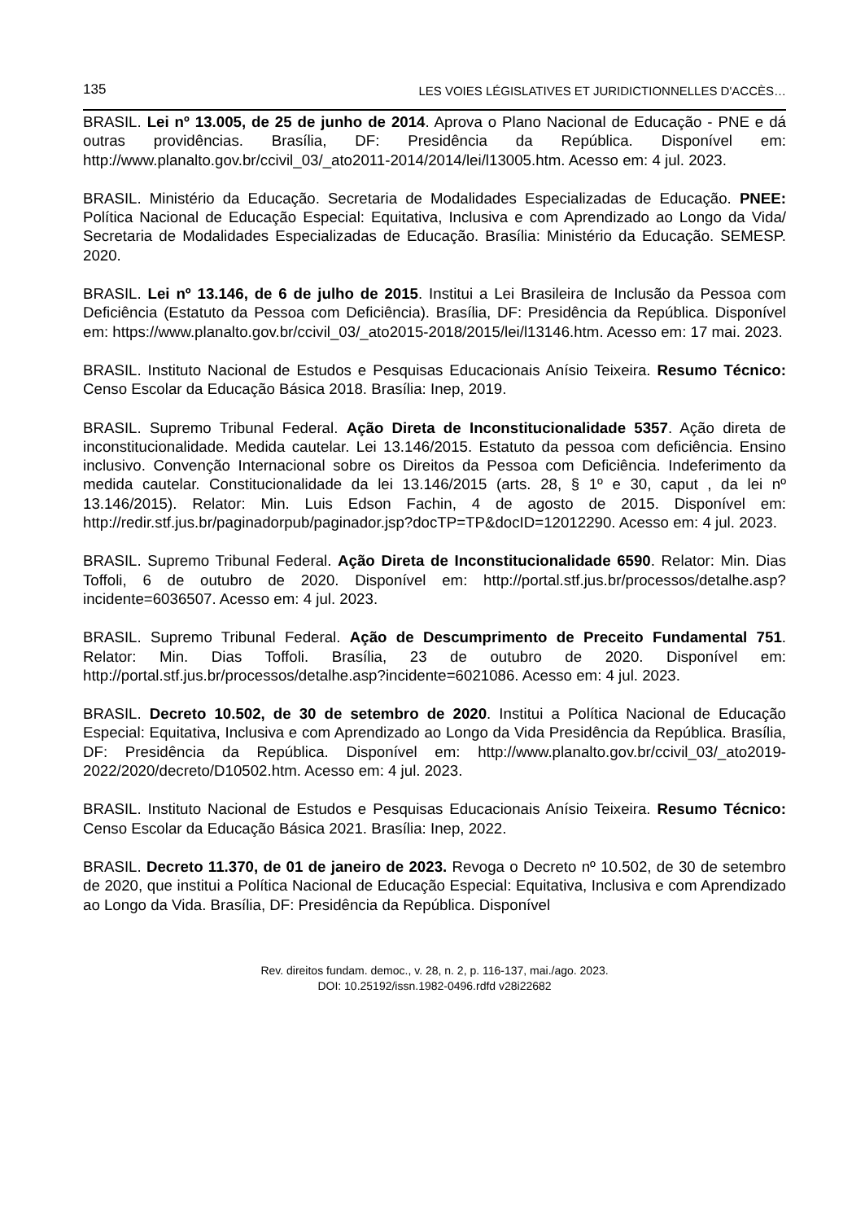135 LES VOIES LÉGISLATIVES ET JURIDICTIONNELLES D'ACCÈS…
BRASIL. Lei nº 13.005, de 25 de junho de 2014. Aprova o Plano Nacional de Educação - PNE e dá outras providências. Brasília, DF: Presidência da República. Disponível em: http://www.planalto.gov.br/ccivil_03/_ato2011-2014/2014/lei/l13005.htm. Acesso em: 4 jul. 2023.
BRASIL. Ministério da Educação. Secretaria de Modalidades Especializadas de Educação. PNEE: Política Nacional de Educação Especial: Equitativa, Inclusiva e com Aprendizado ao Longo da Vida/ Secretaria de Modalidades Especializadas de Educação. Brasília: Ministério da Educação. SEMESP. 2020.
BRASIL. Lei nº 13.146, de 6 de julho de 2015. Institui a Lei Brasileira de Inclusão da Pessoa com Deficiência (Estatuto da Pessoa com Deficiência). Brasília, DF: Presidência da República. Disponível em: https://www.planalto.gov.br/ccivil_03/_ato2015-2018/2015/lei/l13146.htm. Acesso em: 17 mai. 2023.
BRASIL. Instituto Nacional de Estudos e Pesquisas Educacionais Anísio Teixeira. Resumo Técnico: Censo Escolar da Educação Básica 2018. Brasília: Inep, 2019.
BRASIL. Supremo Tribunal Federal. Ação Direta de Inconstitucionalidade 5357. Ação direta de inconstitucionalidade. Medida cautelar. Lei 13.146/2015. Estatuto da pessoa com deficiência. Ensino inclusivo. Convenção Internacional sobre os Direitos da Pessoa com Deficiência. Indeferimento da medida cautelar. Constitucionalidade da lei 13.146/2015 (arts. 28, § 1º e 30, caput , da lei nº 13.146/2015). Relator: Min. Luis Edson Fachin, 4 de agosto de 2015. Disponível em: http://redir.stf.jus.br/paginadorpub/paginador.jsp?docTP=TP&docID=12012290. Acesso em: 4 jul. 2023.
BRASIL. Supremo Tribunal Federal. Ação Direta de Inconstitucionalidade 6590. Relator: Min. Dias Toffoli, 6 de outubro de 2020. Disponível em: http://portal.stf.jus.br/processos/detalhe.asp?incidente=6036507. Acesso em: 4 jul. 2023.
BRASIL. Supremo Tribunal Federal. Ação de Descumprimento de Preceito Fundamental 751. Relator: Min. Dias Toffoli. Brasília, 23 de outubro de 2020. Disponível em: http://portal.stf.jus.br/processos/detalhe.asp?incidente=6021086. Acesso em: 4 jul. 2023.
BRASIL. Decreto 10.502, de 30 de setembro de 2020. Institui a Política Nacional de Educação Especial: Equitativa, Inclusiva e com Aprendizado ao Longo da Vida Presidência da República. Brasília, DF: Presidência da República. Disponível em: http://www.planalto.gov.br/ccivil_03/_ato2019-2022/2020/decreto/D10502.htm. Acesso em: 4 jul. 2023.
BRASIL. Instituto Nacional de Estudos e Pesquisas Educacionais Anísio Teixeira. Resumo Técnico: Censo Escolar da Educação Básica 2021. Brasília: Inep, 2022.
BRASIL. Decreto 11.370, de 01 de janeiro de 2023. Revoga o Decreto nº 10.502, de 30 de setembro de 2020, que institui a Política Nacional de Educação Especial: Equitativa, Inclusiva e com Aprendizado ao Longo da Vida. Brasília, DF: Presidência da República. Disponível
Rev. direitos fundam. democ., v. 28, n. 2, p. 116-137, mai./ago. 2023.
DOI: 10.25192/issn.1982-0496.rdfd v28i22682